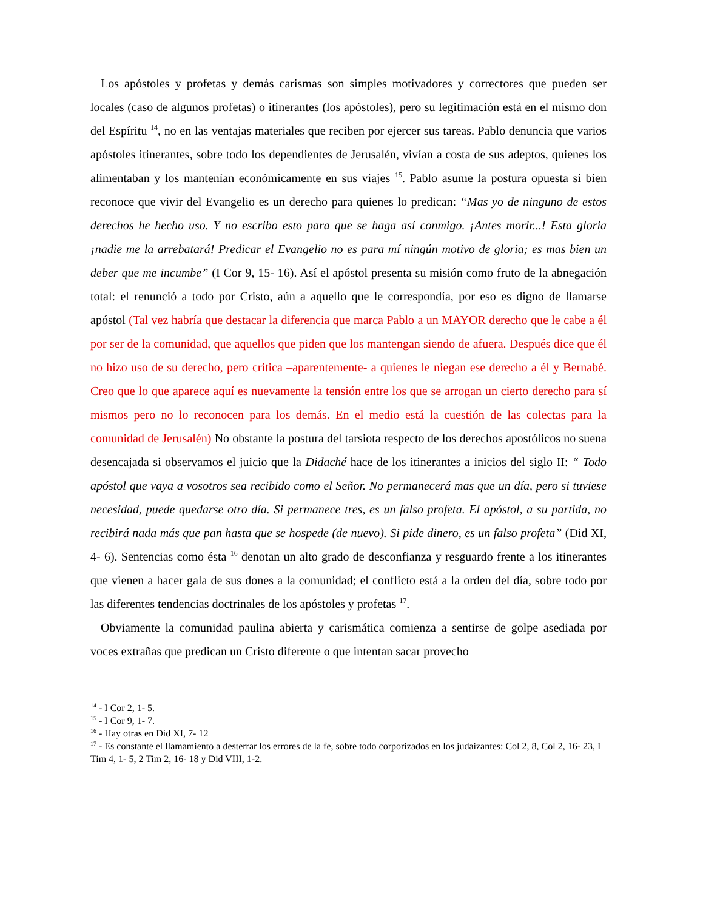Los apóstoles y profetas y demás carismas son simples motivadores y correctores que pueden ser locales (caso de algunos profetas) o itinerantes (los apóstoles), pero su legitimación está en el mismo don del Espíritu <sup>14</sup>, no en las ventajas materiales que reciben por ejercer sus tareas. Pablo denuncia que varios apóstoles itinerantes, sobre todo los dependientes de Jerusalén, vivían a costa de sus adeptos, quienes los alimentaban y los mantenían económicamente en sus viajes <sup>15</sup>. Pablo asume la postura opuesta si bien reconoce que vivir del Evangelio es un derecho para quienes lo predican: “Mas yo de ninguno de estos derechos he hecho uso. Y no escribo esto para que se haga así conmigo. ¡Antes morir...! Esta gloria ¡nadie me la arrebatará! Predicar el Evangelio no es para mí ningún motivo de gloria; es mas bien un deber que me incumbe” (I Cor 9, 15- 16). Así el apóstol presenta su misión como fruto de la abnegación total: el renunció a todo por Cristo, aún a aquello que le correspondía, por eso es digno de llamarse apóstol (Tal vez habría que destacar la diferencia que marca Pablo a un MAYOR derecho que le cabe a él por ser de la comunidad, que aquellos que piden que los mantengan siendo de afuera. Después dice que él no hizo uso de su derecho, pero critica –aparentemente- a quienes le niegan ese derecho a él y Bernabé. Creo que lo que aparece aquí es nuevamente la tensión entre los que se arrogan un cierto derecho para sí mismos pero no lo reconocen para los demás. En el medio está la cuestión de las colectas para la comunidad de Jerusalén) No obstante la postura del tarsiota respecto de los derechos apostólicos no suena desencajada si observamos el juicio que la Didaché hace de los itinerantes a inicios del siglo II: “ Todo apóstol que vaya a vosotros sea recibido como el Señor. No permanecerá mas que un día, pero si tuviese necesidad, puede quedarse otro día. Si permanece tres, es un falso profeta. El apóstol, a su partida, no recibirá nada más que pan hasta que se hospede (de nuevo). Si pide dinero, es un falso profeta” (Did XI, 4- 6). Sentencias como ésta <sup>16</sup> denotan un alto grado de desconfianza y resguardo frente a los itinerantes que vienen a hacer gala de sus dones a la comunidad; el conflicto está a la orden del día, sobre todo por las diferentes tendencias doctrinales de los apóstoles y profetas <sup>17</sup>.
Obviamente la comunidad paulina abierta y carismática comienza a sentirse de golpe asediada por voces extrañas que predican un Cristo diferente o que intentan sacar provecho
<sup>14</sup> - I Cor 2, 1- 5.
<sup>15</sup> - I Cor 9, 1- 7.
<sup>16</sup> - Hay otras en Did XI, 7- 12
<sup>17</sup> - Es constante el llamamiento a desterrar los errores de la fe, sobre todo corporizados en los judaizantes: Col 2, 8, Col 2, 16- 23, I Tim 4, 1- 5, 2 Tim 2, 16- 18 y Did VIII, 1-2.